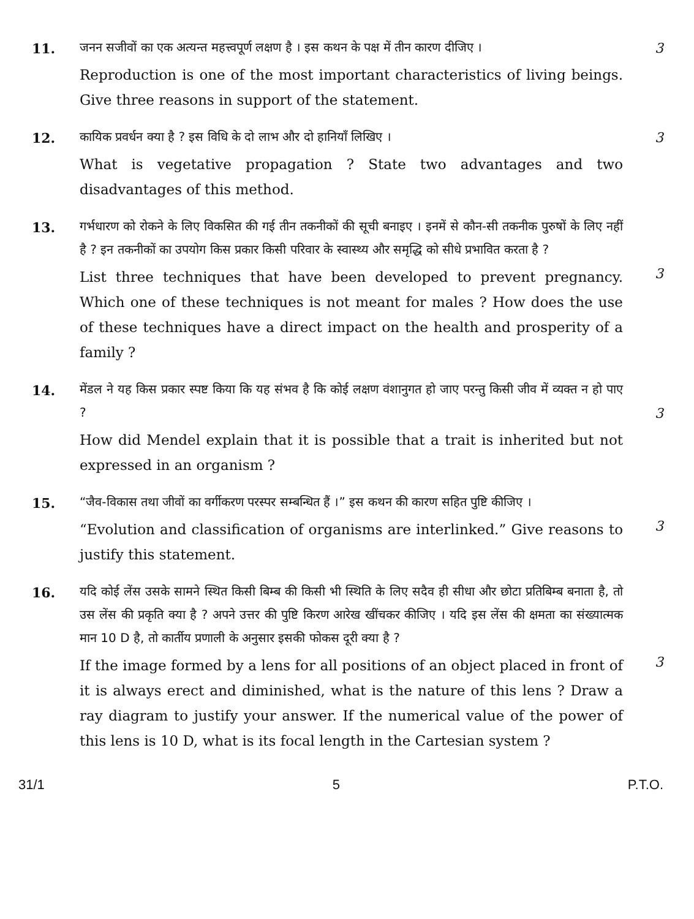11.
जनन सजीवों का एक अत्यन्त महत्त्वपूर्ण लक्षण है । इस कथन के पक्ष में तीन कारण दीजिए ।
Reproduction is one of the most important characteristics of living beings. Give three reasons in support of the statement.
3
12.
कायिक प्रवर्धन क्या है ? इस विधि के दो लाभ और दो हानियाँ लिखिए ।
What is vegetative propagation ? State two advantages and two disadvantages of this method.
3
13.
गर्भधारण को रोकने के लिए विकसित की गई तीन तकनीकों की सूची बनाइए । इनमें से कौन-सी तकनीक पुरुषों के लिए नहीं है ? इन तकनीकों का उपयोग किस प्रकार किसी परिवार के स्वास्थ्य और समृद्धि को सीधे प्रभावित करता है ?
List three techniques that have been developed to prevent pregnancy. Which one of these techniques is not meant for males ? How does the use of these techniques have a direct impact on the health and prosperity of a family ?
3
14.
मेंडल ने यह किस प्रकार स्पष्ट किया कि यह संभव है कि कोई लक्षण वंशानुगत हो जाए परन्तु किसी जीव में व्यक्त न हो पाए ?
How did Mendel explain that it is possible that a trait is inherited but not expressed in an organism ?
3
15.
“जैव-विकास तथा जीवों का वर्गीकरण परस्पर सम्बन्धित हैं ।” इस कथन की कारण सहित पुष्टि कीजिए ।
“Evolution and classification of organisms are interlinked.” Give reasons to justify this statement.
3
16.
यदि कोई लेंस उसके सामने स्थित किसी बिम्ब की किसी भी स्थिति के लिए सदैव ही सीधा और छोटा प्रतिबिम्ब बनाता है, तो उस लेंस की प्रकृति क्या है ? अपने उत्तर की पुष्टि किरण आरेख खींचकर कीजिए । यदि इस लेंस की क्षमता का संख्यात्मक मान 10 D है, तो कार्तीय प्रणाली के अनुसार इसकी फोकस दूरी क्या है ?
If the image formed by a lens for all positions of an object placed in front of it is always erect and diminished, what is the nature of this lens ? Draw a ray diagram to justify your answer. If the numerical value of the power of this lens is 10 D, what is its focal length in the Cartesian system ?
3
31/1 5 P.T.O.